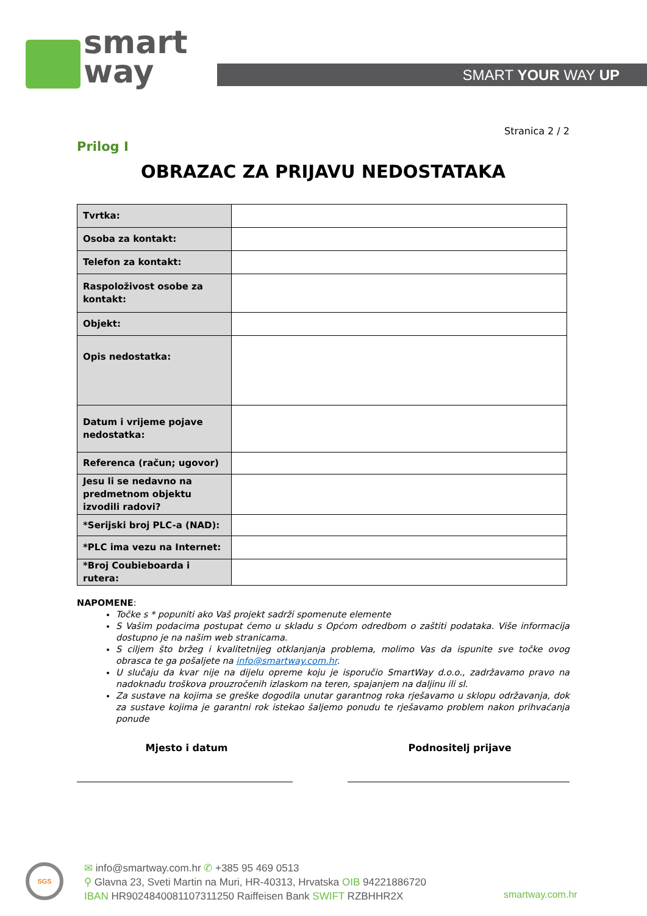smart
way
SMART YOUR WAY UP
Stranica 2 / 2
Prilog I
OBRAZAC ZA PRIJAVU NEDOSTATAKA
| Tvrtka: | |
| Osoba za kontakt: | |
| Telefon za kontakt: | |
| Raspoloživost osobe za kontakt: | |
| Objekt: | |
| Opis nedostatka: | |
| Datum i vrijeme pojave nedostatka: | |
| Referenca (račun; ugovor) | |
| Jesu li se nedavno na predmetnom objektu izvodili radovi? | |
| *Serijski broj PLC-a (NAD): | |
| *PLC ima vezu na Internet: | |
| *Broj Coubieboarda i rutera: | |
NAPOMENE:
Točke s * popuniti ako Vaš projekt sadrži spomenute elemente
S Vašim podacima postupat ćemo u skladu s Općom odredbom o zaštiti podataka. Više informacija dostupno je na našim web stranicama.
S ciljem što bržeg i kvalitetnijeg otklanjanja problema, molimo Vas da ispunite sve točke ovog obrasca te ga pošaljete na info@smartway.com.hr.
U slučaju da kvar nije na dijelu opreme koju je isporučio SmartWay d.o.o., zadržavamo pravo na nadoknadu troškova prouzročenih izlaskom na teren, spajanjem na daljinu ili sl.
Za sustave na kojima se greške dogodila unutar garantnog roka rješavamo u sklopu održavanja, dok za sustave kojima je garantni rok istekao šaljemo ponudu te rješavamo problem nakon prihvaćanja ponude
Mjesto i datum Podnositelj prijave
SGS
✉ info@smartway.com.hr ✆ +385 95 469 0513
⚲ Glavna 23, Sveti Martin na Muri, HR-40313, Hrvatska OIB 94221886720
IBAN HR9024840081107311250 Raiffeisen Bank SWIFT RZBHHR2X
smartway.com.hr